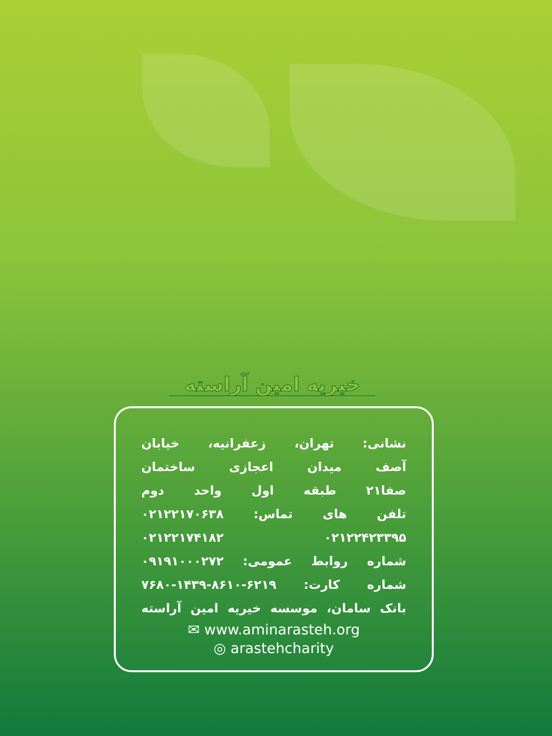خیریه امین آراسته
نشانی: تهران، زعفرانیه، خیابان
آصف میدان اعجازی ساختمان
صفا۲۱ طبقه اول واحد دوم
تلفن های تماس: ۰۲۱۲۲۱۷۰۶۳۸
۰۲۱۲۲۴۲۳۳۹۵ ۰۲۱۲۲۱۷۴۱۸۲
شماره روابط عمومی: ۰۹۱۹۱۰۰۰۲۷۲
شماره کارت: ۶۲۱۹-۸۶۱۰-۱۴۳۹-۷۶۸۰
بانک سامان، موسسه خیریه امین آراسته
✉ www.aminarasteh.org
◎ arastehcharity